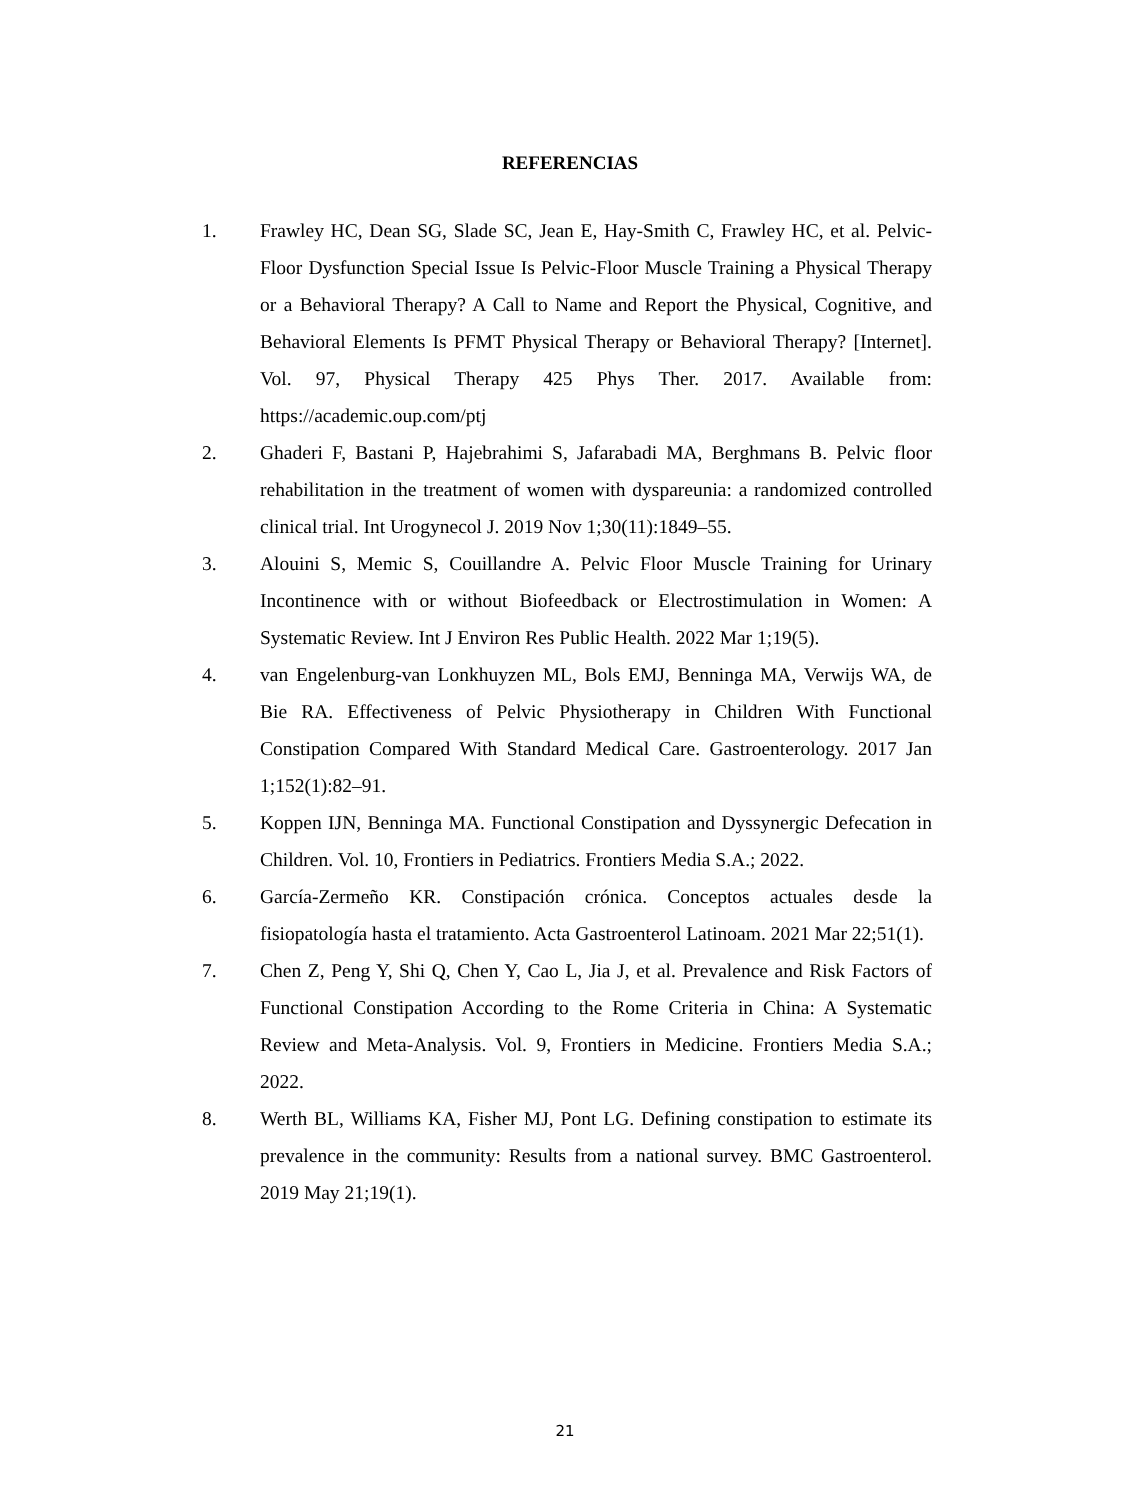REFERENCIAS
1. Frawley HC, Dean SG, Slade SC, Jean E, Hay-Smith C, Frawley HC, et al. Pelvic-Floor Dysfunction Special Issue Is Pelvic-Floor Muscle Training a Physical Therapy or a Behavioral Therapy? A Call to Name and Report the Physical, Cognitive, and Behavioral Elements Is PFMT Physical Therapy or Behavioral Therapy? [Internet]. Vol. 97, Physical Therapy 425 Phys Ther. 2017. Available from: https://academic.oup.com/ptj
2. Ghaderi F, Bastani P, Hajebrahimi S, Jafarabadi MA, Berghmans B. Pelvic floor rehabilitation in the treatment of women with dyspareunia: a randomized controlled clinical trial. Int Urogynecol J. 2019 Nov 1;30(11):1849–55.
3. Alouini S, Memic S, Couillandre A. Pelvic Floor Muscle Training for Urinary Incontinence with or without Biofeedback or Electrostimulation in Women: A Systematic Review. Int J Environ Res Public Health. 2022 Mar 1;19(5).
4. van Engelenburg-van Lonkhuyzen ML, Bols EMJ, Benninga MA, Verwijs WA, de Bie RA. Effectiveness of Pelvic Physiotherapy in Children With Functional Constipation Compared With Standard Medical Care. Gastroenterology. 2017 Jan 1;152(1):82–91.
5. Koppen IJN, Benninga MA. Functional Constipation and Dyssynergic Defecation in Children. Vol. 10, Frontiers in Pediatrics. Frontiers Media S.A.; 2022.
6. García-Zermeño KR. Constipación crónica. Conceptos actuales desde la fisiopatología hasta el tratamiento. Acta Gastroenterol Latinoam. 2021 Mar 22;51(1).
7. Chen Z, Peng Y, Shi Q, Chen Y, Cao L, Jia J, et al. Prevalence and Risk Factors of Functional Constipation According to the Rome Criteria in China: A Systematic Review and Meta-Analysis. Vol. 9, Frontiers in Medicine. Frontiers Media S.A.; 2022.
8. Werth BL, Williams KA, Fisher MJ, Pont LG. Defining constipation to estimate its prevalence in the community: Results from a national survey. BMC Gastroenterol. 2019 May 21;19(1).
21